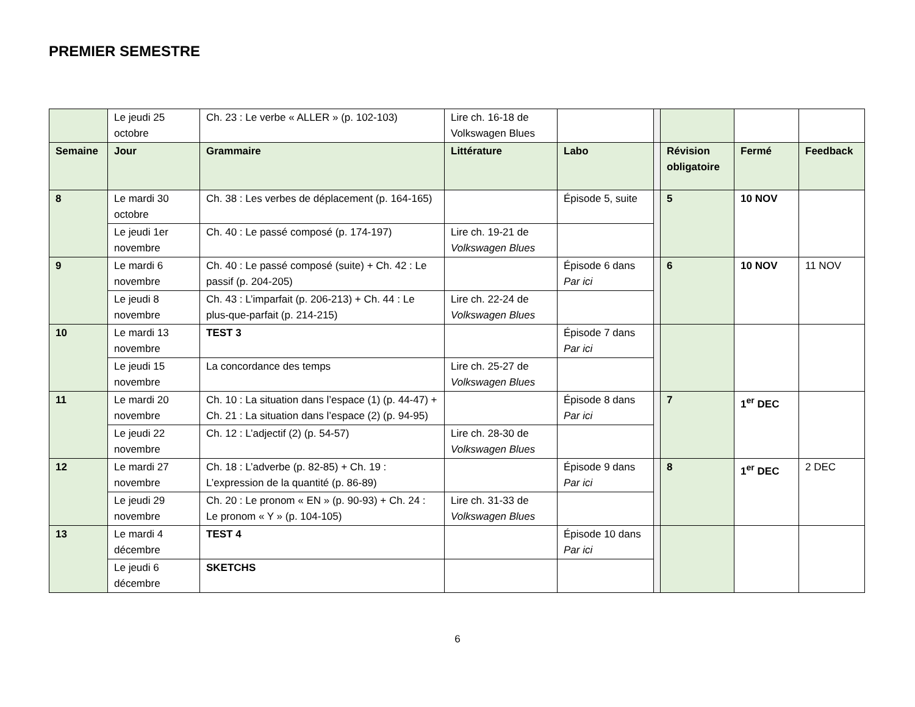PREMIER SEMESTRE
| | Le jeudi 25 octobre | Ch. 23 : Le verbe « ALLER » (p. 102-103) | Lire ch. 16-18 de Volkswagen Blues | | | | | |
| Semaine | Jour | Grammaire | Littérature | Labo | | Révision obligatoire | Fermé | Feedback |
| 8 | Le mardi 30 octobre | Ch. 38 : Les verbes de déplacement (p. 164-165) | | Épisode 5, suite | | 5 | 10 NOV | |
| | Le jeudi 1er novembre | Ch. 40 : Le passé composé (p. 174-197) | Lire ch. 19-21 de Volkswagen Blues | | | | | |
| 9 | Le mardi 6 novembre | Ch. 40 : Le passé composé (suite) + Ch. 42 : Le passif (p. 204-205) | | Épisode 6 dans Par ici | | 6 | 10 NOV | 11 NOV |
| | Le jeudi 8 novembre | Ch. 43 : L’imparfait (p. 206-213) + Ch. 44 : Le plus-que-parfait (p. 214-215) | Lire ch. 22-24 de Volkswagen Blues | | | | | |
| 10 | Le mardi 13 novembre | TEST 3 | | Épisode 7 dans Par ici | | | | |
| | Le jeudi 15 novembre | La concordance des temps | Lire ch. 25-27 de Volkswagen Blues | | | | | |
| 11 | Le mardi 20 novembre | Ch. 10 : La situation dans l’espace (1) (p. 44-47) + Ch. 21 : La situation dans l’espace (2) (p. 94-95) | | Épisode 8 dans Par ici | | 7 | 1<sup>er</sup> DEC | |
| | Le jeudi 22 novembre | Ch. 12 : L’adjectif (2) (p. 54-57) | Lire ch. 28-30 de Volkswagen Blues | | | | | |
| 12 | Le mardi 27 novembre | Ch. 18 : L’adverbe (p. 82-85) + Ch. 19 : L’expression de la quantité (p. 86-89) | | Épisode 9 dans Par ici | | 8 | 1<sup>er</sup> DEC | 2 DEC |
| | Le jeudi 29 novembre | Ch. 20 : Le pronom « EN » (p. 90-93) + Ch. 24 : Le pronom « Y » (p. 104-105) | Lire ch. 31-33 de Volkswagen Blues | | | | | |
| 13 | Le mardi 4 décembre | TEST 4 | | Épisode 10 dans Par ici | | | | |
| | Le jeudi 6 décembre | SKETCHS | | | | | | |
6